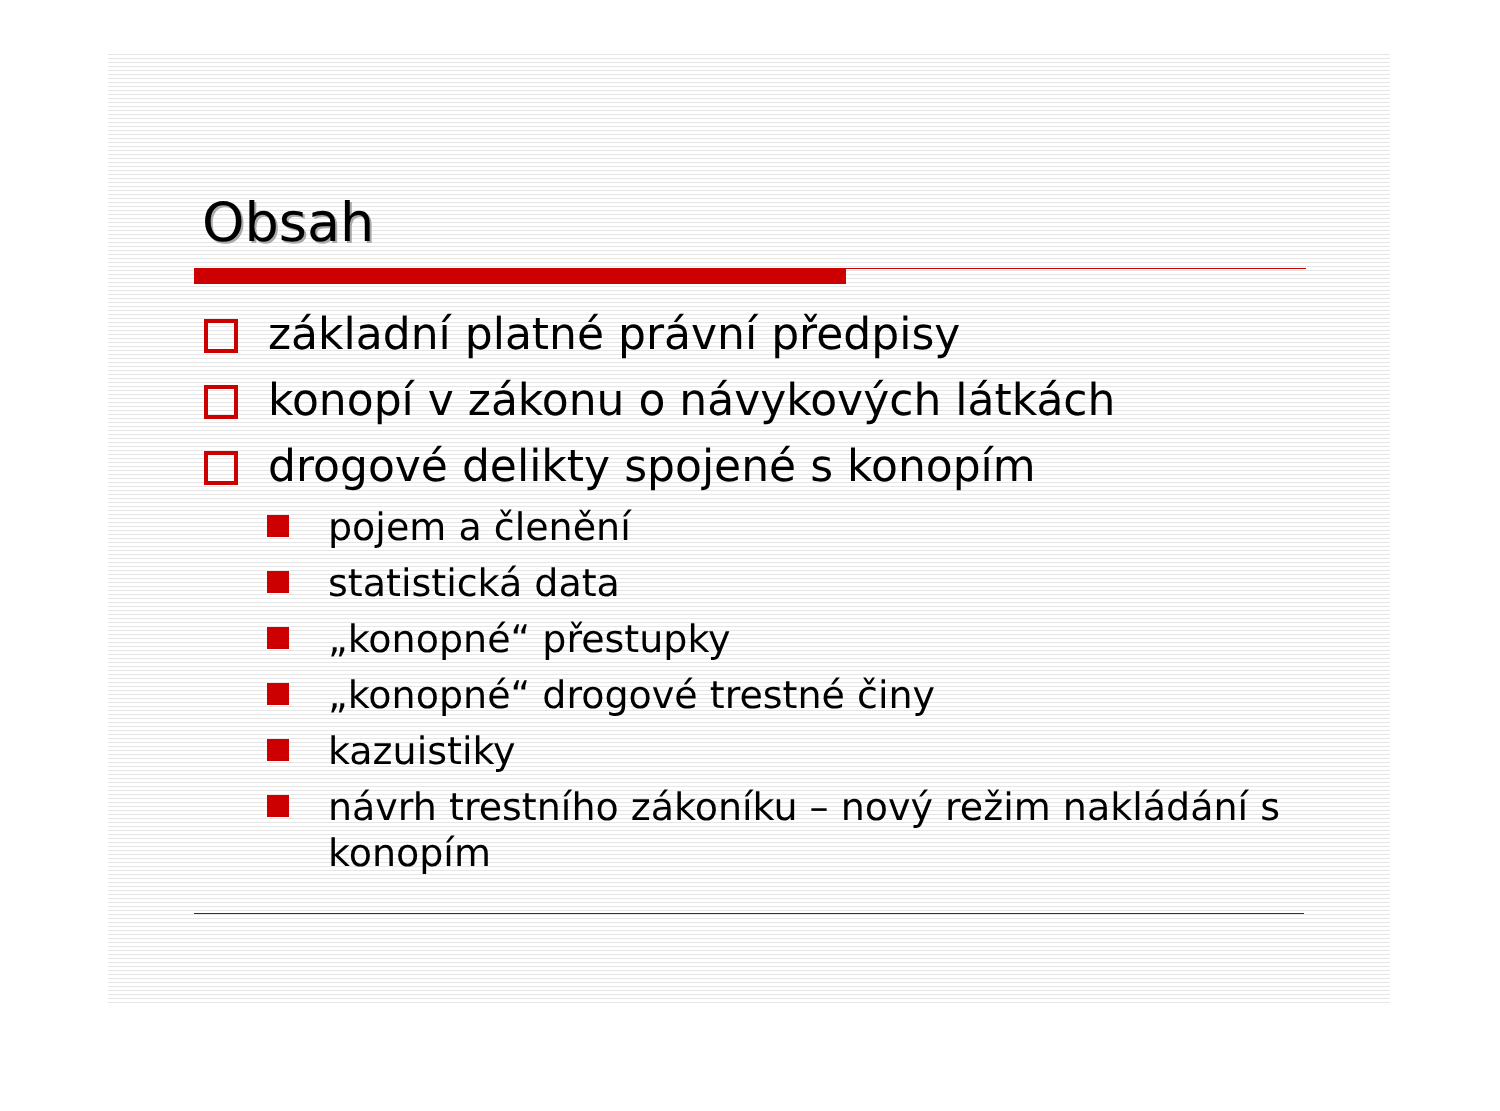Obsah
základní platné právní předpisy
konopí v zákonu o návykových látkách
drogové delikty spojené s konopím
pojem a členění
statistická data
„konopné“ přestupky
„konopné“ drogové trestné činy
kazuistiky
návrh trestního zákoníku – nový režim nakládání s konopím